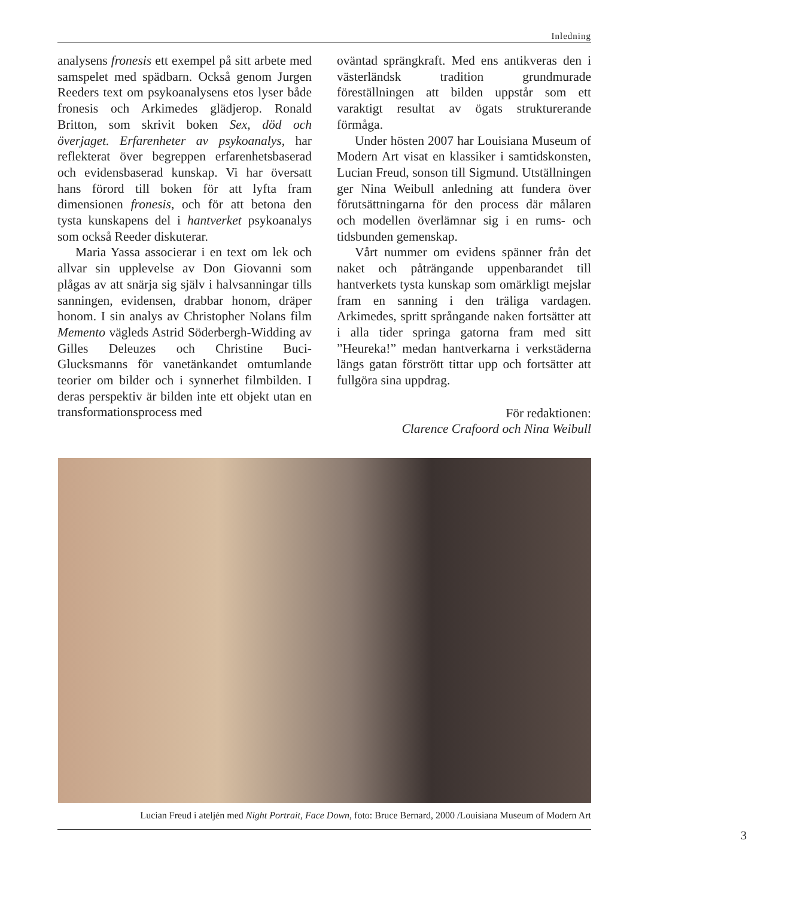Inledning
analysens fronesis ett exempel på sitt arbete med samspelet med spädbarn. Också genom Jurgen Reeders text om psykoanalysens etos lyser både fronesis och Arkimedes glädjerop. Ronald Britton, som skrivit boken Sex, död och överjaget. Erfarenheter av psykoanalys, har reflekterat över begreppen erfarenhetsbaserad och evidensbaserad kunskap. Vi har översatt hans förord till boken för att lyfta fram dimensionen fronesis, och för att betona den tysta kunskapens del i hantverket psykoanalys som också Reeder diskuterar.
Maria Yassa associerar i en text om lek och allvar sin upplevelse av Don Giovanni som plågas av att snärja sig själv i halvsanningar tills sanningen, evidensen, drabbar honom, dräper honom. I sin analys av Christopher Nolans film Memento vägleds Astrid Söderbergh-Widding av Gilles Deleuzes och Christine Buci-Glucksmanns för vanetänkandet omtumlande teorier om bilder och i synnerhet filmbilden. I deras perspektiv är bilden inte ett objekt utan en transformationsprocess med
oväntad sprängkraft. Med ens antikveras den i västerländsk tradition grundmurade föreställningen att bilden uppstår som ett varaktigt resultat av ögats strukturerande förmåga.
Under hösten 2007 har Louisiana Museum of Modern Art visat en klassiker i samtidskonsten, Lucian Freud, sonson till Sigmund. Utställningen ger Nina Weibull anledning att fundera över förutsättningarna för den process där målaren och modellen överlämnar sig i en rums- och tidsbunden gemenskap.
Vårt nummer om evidens spänner från det naket och påträngande uppenbarandet till hantverkets tysta kunskap som omärkligt mejslar fram en sanning i den träliga vardagen. Arkimedes, spritt språngande naken fortsätter att i alla tider springa gatorna fram med sitt ”Heureka!” medan hantverkarna i verkstäderna längs gatan förstrött tittar upp och fortsätter att fullgöra sina uppdrag.
För redaktionen:
Clarence Crafoord och Nina Weibull
Lucian Freud i ateljén med Night Portrait, Face Down, foto: Bruce Bernard, 2000 /Louisiana Museum of Modern Art
3